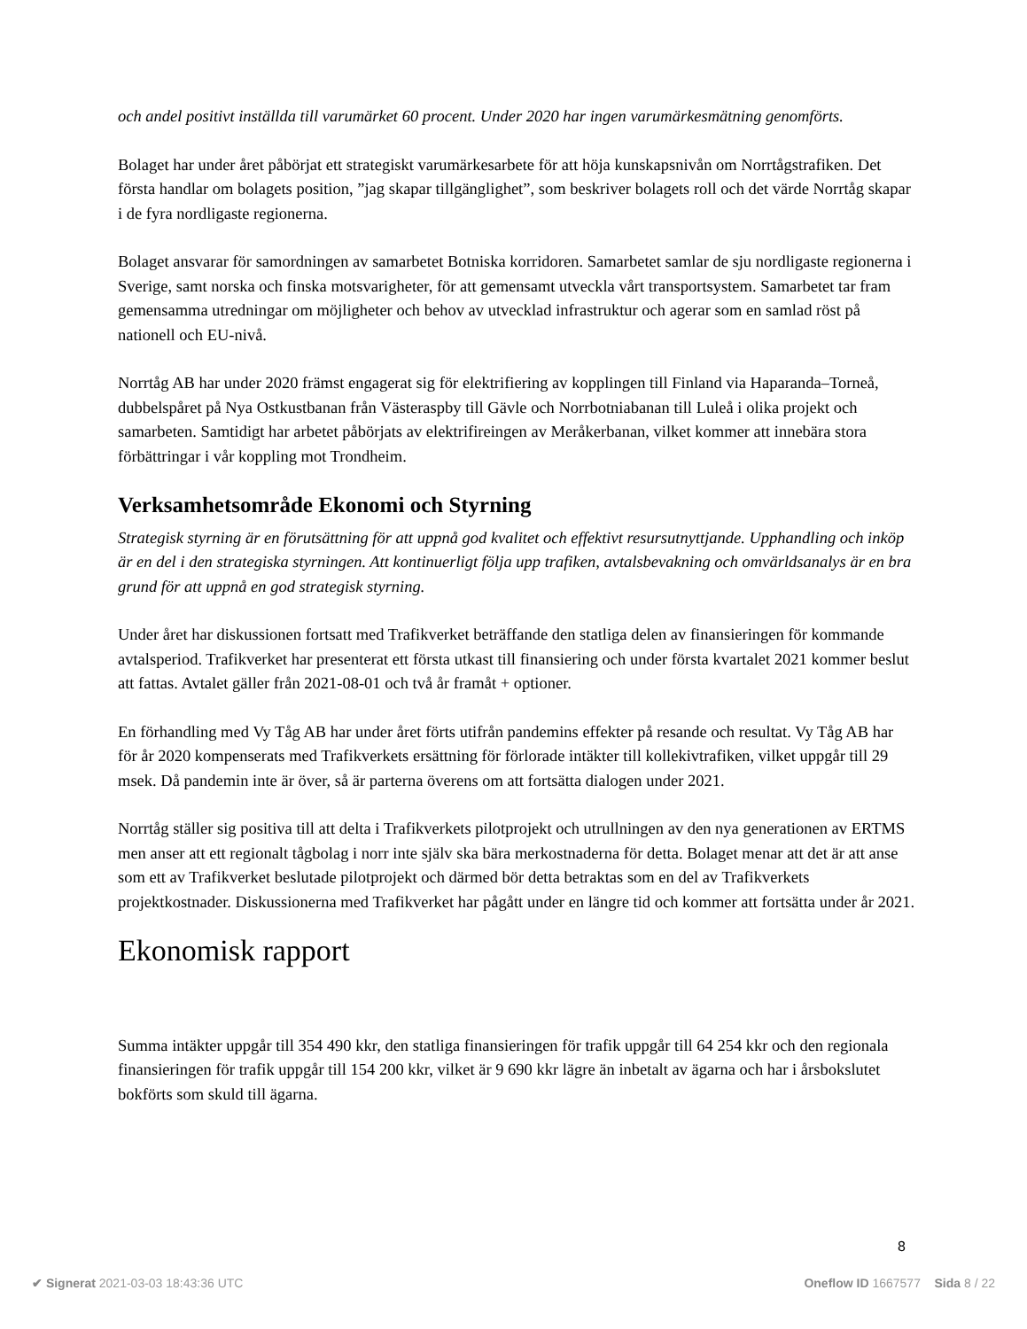och andel positivt inställda till varumärket 60 procent. Under 2020 har ingen varumärkesmätning genomförts.
Bolaget har under året påbörjat ett strategiskt varumärkesarbete för att höja kunskapsnivån om Norrtågstrafiken. Det första handlar om bolagets position, ”jag skapar tillgänglighet”, som beskriver bolagets roll och det värde Norrtåg skapar i de fyra nordligaste regionerna.
Bolaget ansvarar för samordningen av samarbetet Botniska korridoren. Samarbetet samlar de sju nordligaste regionerna i Sverige, samt norska och finska motsvarigheter, för att gemensamt utveckla vårt transportsystem. Samarbetet tar fram gemensamma utredningar om möjligheter och behov av utvecklad infrastruktur och agerar som en samlad röst på nationell och EU-nivå.
Norrtåg AB har under 2020 främst engagerat sig för elektrifiering av kopplingen till Finland via Haparanda–Torneå, dubbelspåret på Nya Ostkustbanan från Västeraspby till Gävle och Norrbotniabanan till Luleå i olika projekt och samarbeten. Samtidigt har arbetet påbörjats av elektrifireingen av Meråkerbanan, vilket kommer att innebära stora förbättringar i vår koppling mot Trondheim.
Verksamhetsområde Ekonomi och Styrning
Strategisk styrning är en förutsättning för att uppnå god kvalitet och effektivt resursutnyttjande. Upphandling och inköp är en del i den strategiska styrningen. Att kontinuerligt följa upp trafiken, avtalsbevakning och omvärldsanalys är en bra grund för att uppnå en god strategisk styrning.
Under året har diskussionen fortsatt med Trafikverket beträffande den statliga delen av finansieringen för kommande avtalsperiod. Trafikverket har presenterat ett första utkast till finansiering och under första kvartalet 2021 kommer beslut att fattas. Avtalet gäller från 2021-08-01 och två år framåt + optioner.
En förhandling med Vy Tåg AB har under året förts utifrån pandemins effekter på resande och resultat. Vy Tåg AB har för år 2020 kompenserats med Trafikverkets ersättning för förlorade intäkter till kollekivtrafiken, vilket uppgår till 29 msek. Då pandemin inte är över, så är parterna överens om att fortsätta dialogen under 2021.
Norrtåg ställer sig positiva till att delta i Trafikverkets pilotprojekt och utrullningen av den nya generationen av ERTMS men anser att ett regionalt tågbolag i norr inte själv ska bära merkostnaderna för detta. Bolaget menar att det är att anse som ett av Trafikverket beslutade pilotprojekt och därmed bör detta betraktas som en del av Trafikverkets projektkostnader. Diskussionerna med Trafikverket har pågått under en längre tid och kommer att fortsätta under år 2021.
Ekonomisk rapport
Summa intäkter uppgår till 354 490 kkr, den statliga finansieringen för trafik uppgår till 64 254 kkr och den regionala finansieringen för trafik uppgår till 154 200 kkr, vilket är 9 690 kkr lägre än inbetalt av ägarna och har i årsbokslutet bokförts som skuld till ägarna.
8
✔ Signerat 2021-03-03 18:43:36 UTC Oneflow ID 1667577 Sida 8 / 22